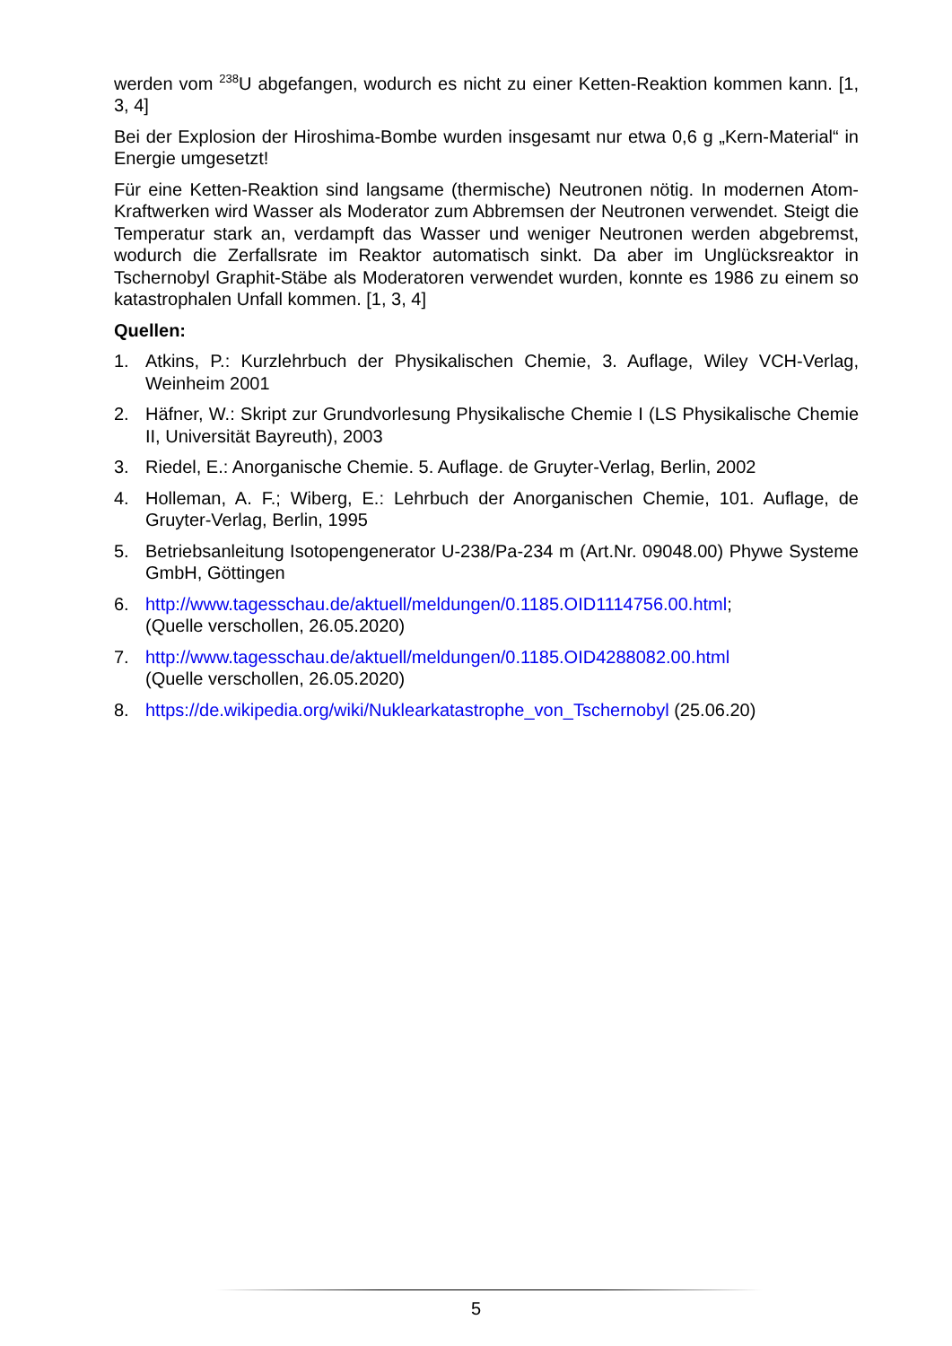werden vom <sup>238</sup>U abgefangen, wodurch es nicht zu einer Ketten-Reaktion kommen kann. [1, 3, 4]
Bei der Explosion der Hiroshima-Bombe wurden insgesamt nur etwa 0,6 g „Kern-Material“ in Energie umgesetzt!
Für eine Ketten-Reaktion sind langsame (thermische) Neutronen nötig. In modernen Atom-Kraftwerken wird Wasser als Moderator zum Abbremsen der Neutronen verwendet. Steigt die Temperatur stark an, verdampft das Wasser und weniger Neutronen werden abgebremst, wodurch die Zerfallsrate im Reaktor automatisch sinkt. Da aber im Unglücksreaktor in Tschernobyl Graphit-Stäbe als Moderatoren verwendet wurden, konnte es 1986 zu einem so katastrophalen Unfall kommen. [1, 3, 4]
Quellen:
1. Atkins, P.: Kurzlehrbuch der Physikalischen Chemie, 3. Auflage, Wiley VCH-Verlag, Weinheim 2001
2. Häfner, W.: Skript zur Grundvorlesung Physikalische Chemie I (LS Physikalische Chemie II, Universität Bayreuth), 2003
3. Riedel, E.: Anorganische Chemie. 5. Auflage. de Gruyter-Verlag, Berlin, 2002
4. Holleman, A. F.; Wiberg, E.: Lehrbuch der Anorganischen Chemie, 101. Auflage, de Gruyter-Verlag, Berlin, 1995
5. Betriebsanleitung Isotopengenerator U-238/Pa-234 m (Art.Nr. 09048.00) Phywe Systeme GmbH, Göttingen
6. http://www.tagesschau.de/aktuell/meldungen/0.1185.OID1114756.00.html;
(Quelle verschollen, 26.05.2020)
7. http://www.tagesschau.de/aktuell/meldungen/0.1185.OID4288082.00.html
(Quelle verschollen, 26.05.2020)
8. https://de.wikipedia.org/wiki/Nuklearkatastrophe_von_Tschernobyl (25.06.20)
5